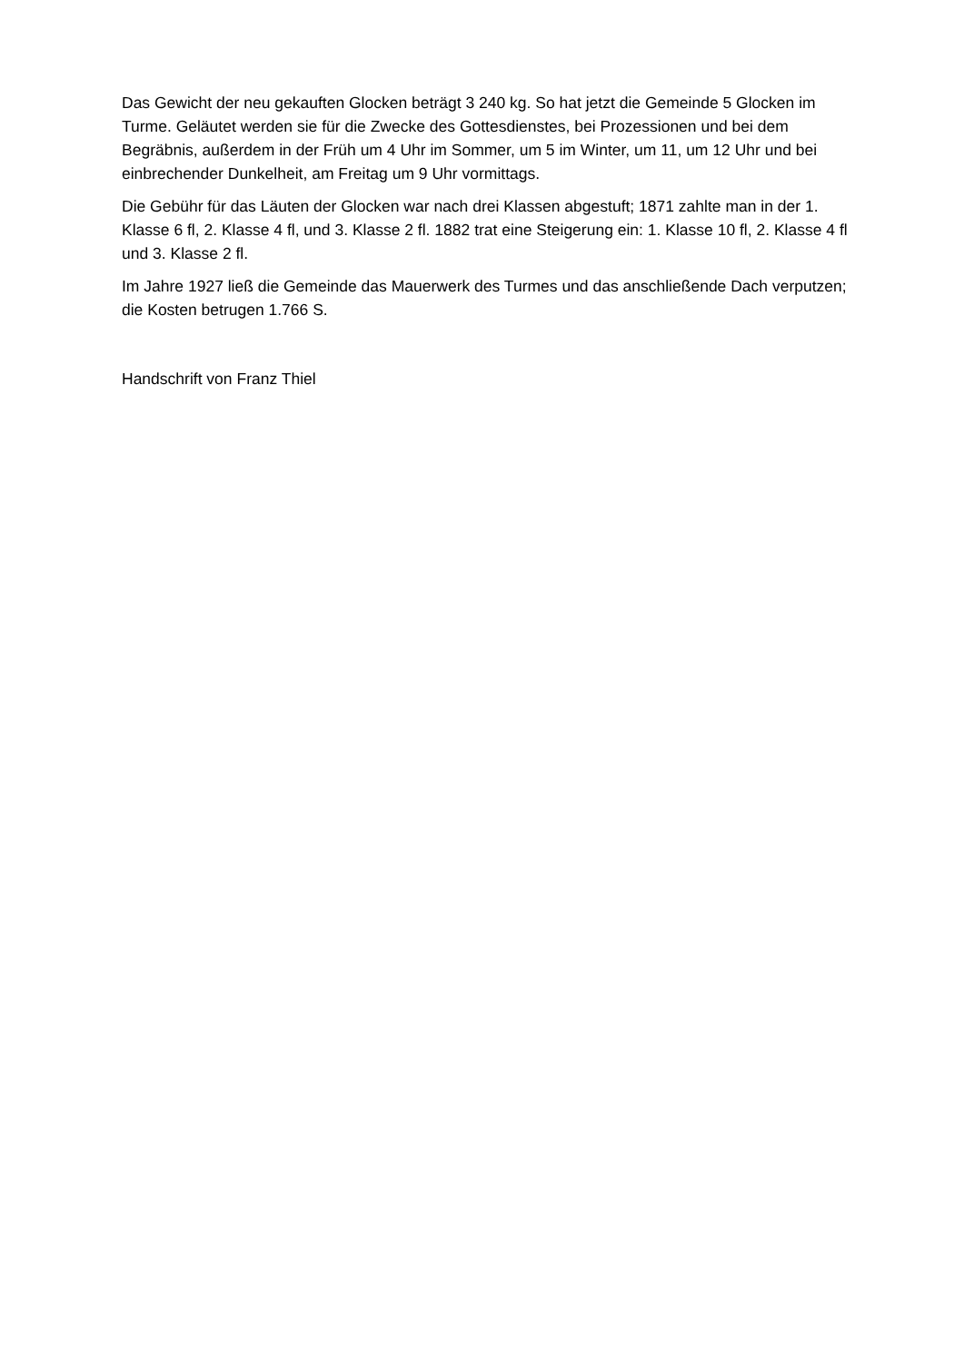Das Gewicht der neu gekauften Glocken beträgt 3 240 kg. So hat jetzt die Gemeinde 5 Glocken im Turme. Geläutet werden sie für die Zwecke des Gottesdienstes, bei Prozessionen und bei dem Begräbnis, außerdem in der Früh um 4 Uhr im Sommer, um 5 im Winter, um 11, um 12 Uhr und bei einbrechender Dunkelheit, am Freitag um 9 Uhr vormittags.
Die Gebühr für das Läuten der Glocken war nach drei Klassen abgestuft; 1871 zahlte man in der 1. Klasse 6 fl, 2. Klasse 4 fl, und 3. Klasse 2 fl. 1882 trat eine Steigerung ein: 1. Klasse 10 fl, 2. Klasse 4 fl und 3. Klasse 2 fl.
Im Jahre 1927 ließ die Gemeinde das Mauerwerk des Turmes und das anschließende Dach verputzen; die Kosten betrugen 1.766 S.
Handschrift von Franz Thiel